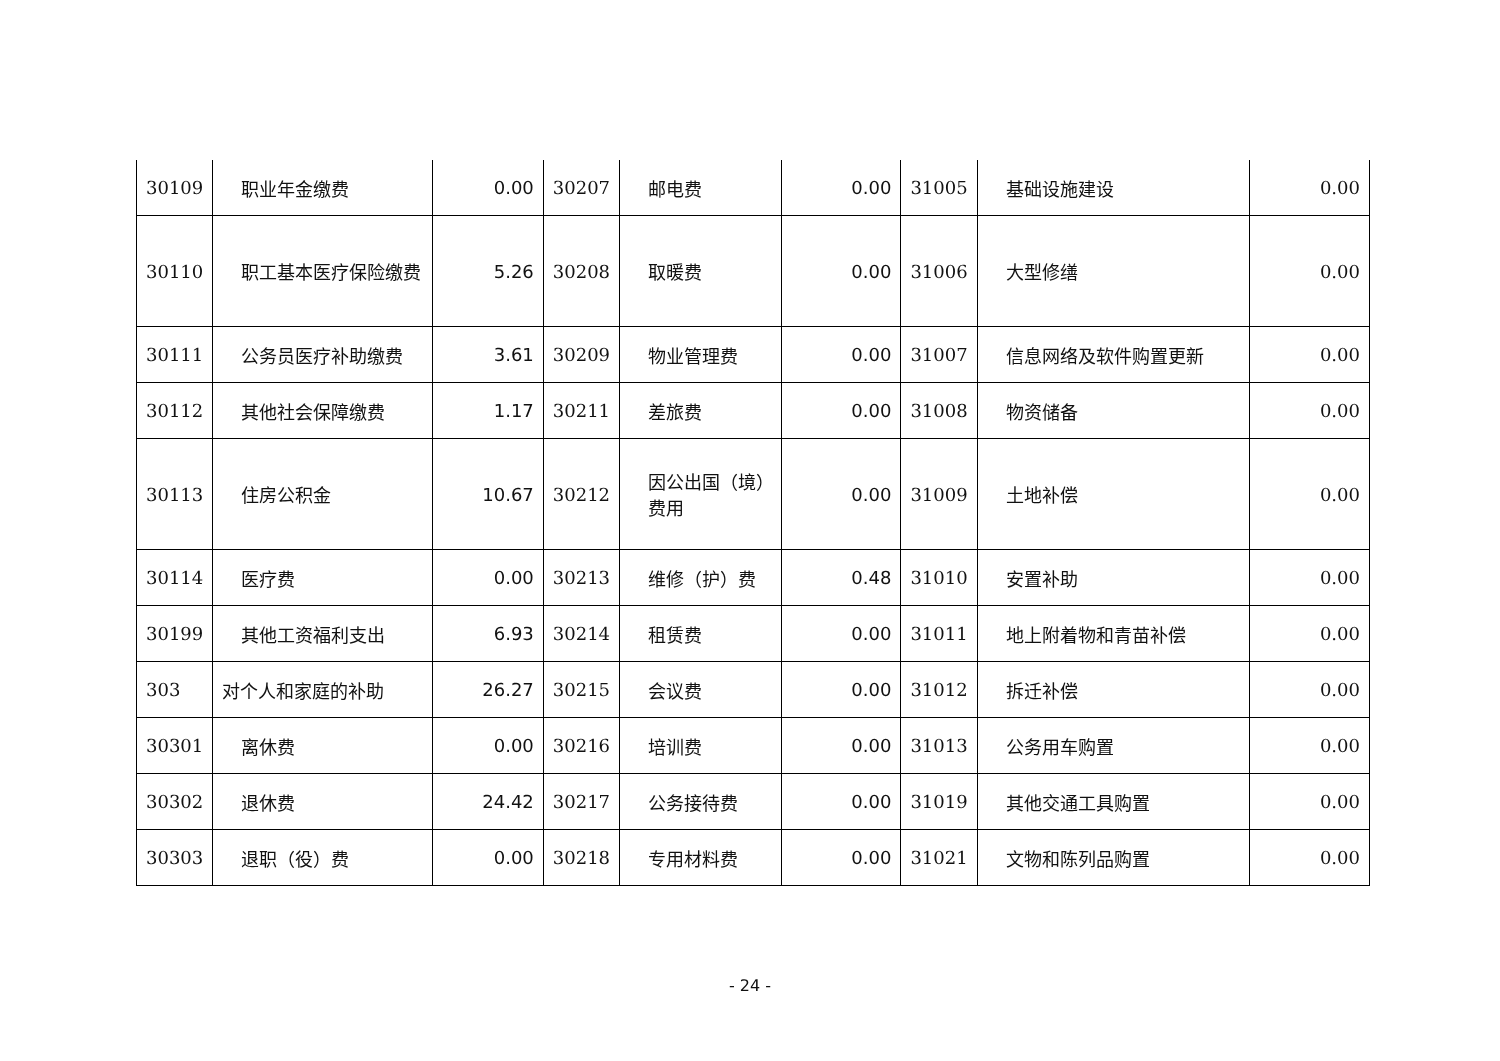| 30109 | 职业年金缴费 | 0.00 | 30207 | 邮电费 | 0.00 | 31005 | 基础设施建设 | 0.00 |
| 30110 | 职工基本医疗保险缴费 | 5.26 | 30208 | 取暖费 | 0.00 | 31006 | 大型修缮 | 0.00 |
| 30111 | 公务员医疗补助缴费 | 3.61 | 30209 | 物业管理费 | 0.00 | 31007 | 信息网络及软件购置更新 | 0.00 |
| 30112 | 其他社会保障缴费 | 1.17 | 30211 | 差旅费 | 0.00 | 31008 | 物资储备 | 0.00 |
| 30113 | 住房公积金 | 10.67 | 30212 | 因公出国（境）费用 | 0.00 | 31009 | 土地补偿 | 0.00 |
| 30114 | 医疗费 | 0.00 | 30213 | 维修（护）费 | 0.48 | 31010 | 安置补助 | 0.00 |
| 30199 | 其他工资福利支出 | 6.93 | 30214 | 租赁费 | 0.00 | 31011 | 地上附着物和青苗补偿 | 0.00 |
| 303 | 对个人和家庭的补助 | 26.27 | 30215 | 会议费 | 0.00 | 31012 | 拆迁补偿 | 0.00 |
| 30301 | 离休费 | 0.00 | 30216 | 培训费 | 0.00 | 31013 | 公务用车购置 | 0.00 |
| 30302 | 退休费 | 24.42 | 30217 | 公务接待费 | 0.00 | 31019 | 其他交通工具购置 | 0.00 |
| 30303 | 退职（役）费 | 0.00 | 30218 | 专用材料费 | 0.00 | 31021 | 文物和陈列品购置 | 0.00 |
- 24 -